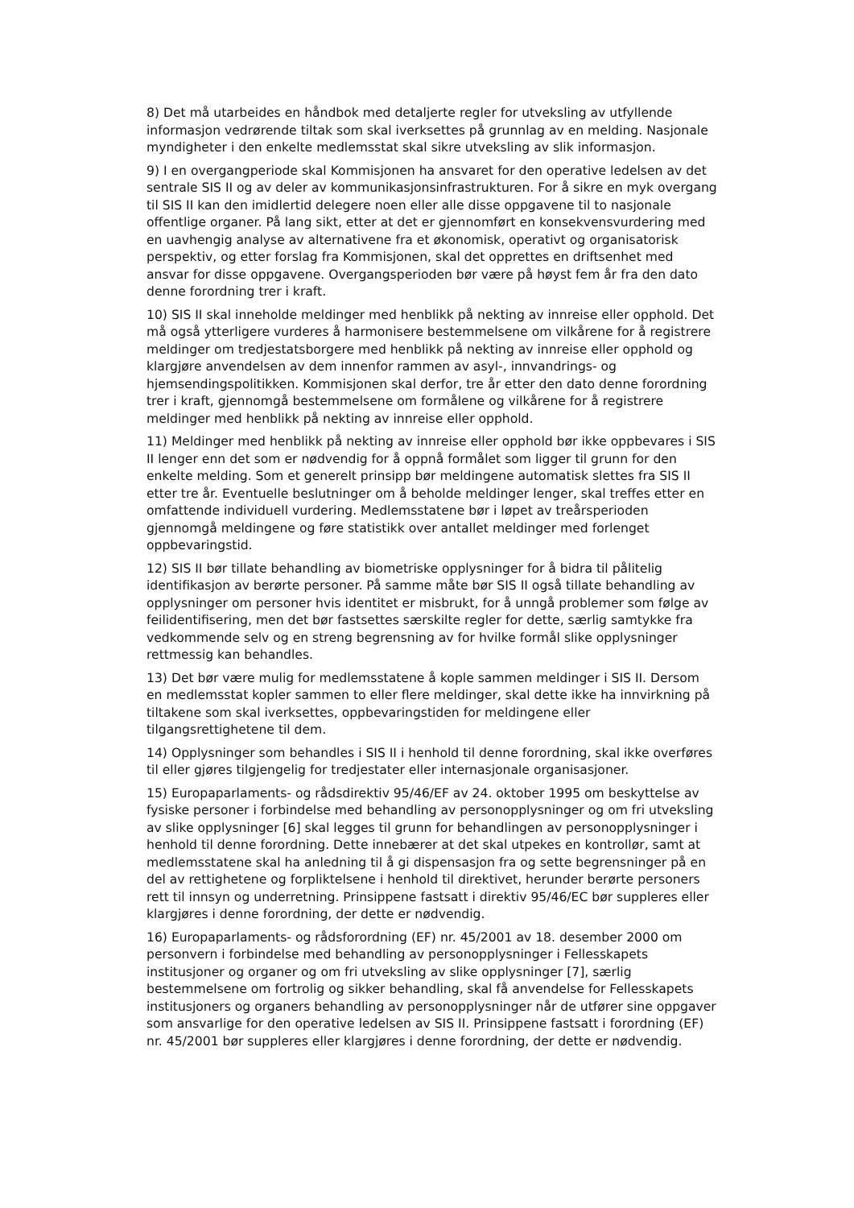8) Det må utarbeides en håndbok med detaljerte regler for utveksling av utfyllende informasjon vedrørende tiltak som skal iverksettes på grunnlag av en melding. Nasjonale myndigheter i den enkelte medlemsstat skal sikre utveksling av slik informasjon.
9) I en overgangperiode skal Kommisjonen ha ansvaret for den operative ledelsen av det sentrale SIS II og av deler av kommunikasjonsinfrastrukturen. For å sikre en myk overgang til SIS II kan den imidlertid delegere noen eller alle disse oppgavene til to nasjonale offentlige organer. På lang sikt, etter at det er gjennomført en konsekvensvurdering med en uavhengig analyse av alternativene fra et økonomisk, operativt og organisatorisk perspektiv, og etter forslag fra Kommisjonen, skal det opprettes en driftsenhet med ansvar for disse oppgavene. Overgangsperioden bør være på høyst fem år fra den dato denne forordning trer i kraft.
10) SIS II skal inneholde meldinger med henblikk på nekting av innreise eller opphold. Det må også ytterligere vurderes å harmonisere bestemmelsene om vilkårene for å registrere meldinger om tredjestatsborgere med henblikk på nekting av innreise eller opphold og klargjøre anvendelsen av dem innenfor rammen av asyl-, innvandrings- og hjemsendingspolitikken. Kommisjonen skal derfor, tre år etter den dato denne forordning trer i kraft, gjennomgå bestemmelsene om formålene og vilkårene for å registrere meldinger med henblikk på nekting av innreise eller opphold.
11) Meldinger med henblikk på nekting av innreise eller opphold bør ikke oppbevares i SIS II lenger enn det som er nødvendig for å oppnå formålet som ligger til grunn for den enkelte melding. Som et generelt prinsipp bør meldingene automatisk slettes fra SIS II etter tre år. Eventuelle beslutninger om å beholde meldinger lenger, skal treffes etter en omfattende individuell vurdering. Medlemsstatene bør i løpet av treårsperioden gjennomgå meldingene og føre statistikk over antallet meldinger med forlenget oppbevaringstid.
12) SIS II bør tillate behandling av biometriske opplysninger for å bidra til pålitelig identifikasjon av berørte personer. På samme måte bør SIS II også tillate behandling av opplysninger om personer hvis identitet er misbrukt, for å unngå problemer som følge av feilidentifisering, men det bør fastsettes særskilte regler for dette, særlig samtykke fra vedkommende selv og en streng begrensning av for hvilke formål slike opplysninger rettmessig kan behandles.
13) Det bør være mulig for medlemsstatene å kople sammen meldinger i SIS II. Dersom en medlemsstat kopler sammen to eller flere meldinger, skal dette ikke ha innvirkning på tiltakene som skal iverksettes, oppbevaringstiden for meldingene eller tilgangsrettighetene til dem.
14) Opplysninger som behandles i SIS II i henhold til denne forordning, skal ikke overføres til eller gjøres tilgjengelig for tredjestater eller internasjonale organisasjoner.
15) Europaparlaments- og rådsdirektiv 95/46/EF av 24. oktober 1995 om beskyttelse av fysiske personer i forbindelse med behandling av personopplysninger og om fri utveksling av slike opplysninger [6] skal legges til grunn for behandlingen av personopplysninger i henhold til denne forordning. Dette innebærer at det skal utpekes en kontrollør, samt at medlemsstatene skal ha anledning til å gi dispensasjon fra og sette begrensninger på en del av rettighetene og forpliktelsene i henhold til direktivet, herunder berørte personers rett til innsyn og underretning. Prinsippene fastsatt i direktiv 95/46/EC bør suppleres eller klargjøres i denne forordning, der dette er nødvendig.
16) Europaparlaments- og rådsforordning (EF) nr. 45/2001 av 18. desember 2000 om personvern i forbindelse med behandling av personopplysninger i Fellesskapets institusjoner og organer og om fri utveksling av slike opplysninger [7], særlig bestemmelsene om fortrolig og sikker behandling, skal få anvendelse for Fellesskapets institusjoners og organers behandling av personopplysninger når de utfører sine oppgaver som ansvarlige for den operative ledelsen av SIS II. Prinsippene fastsatt i forordning (EF) nr. 45/2001 bør suppleres eller klargjøres i denne forordning, der dette er nødvendig.